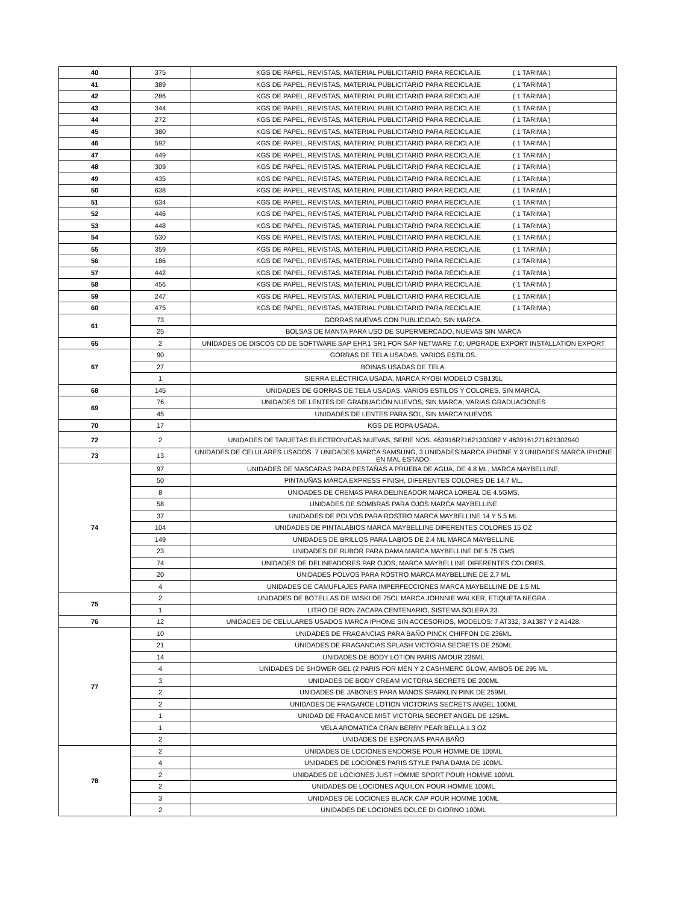| 40 | 375 | KGS DE PAPEL, REVISTAS, MATERIAL PUBLICITARIO PARA RECICLAJE ( 1 TARIMA ) |
| 41 | 389 | KGS DE PAPEL, REVISTAS, MATERIAL PUBLICITARIO PARA RECICLAJE ( 1 TARIMA ) |
| 42 | 286 | KGS DE PAPEL, REVISTAS, MATERIAL PUBLICITARIO PARA RECICLAJE ( 1 TARIMA ) |
| 43 | 344 | KGS DE PAPEL, REVISTAS, MATERIAL PUBLICITARIO PARA RECICLAJE ( 1 TARIMA ) |
| 44 | 272 | KGS DE PAPEL, REVISTAS, MATERIAL PUBLICITARIO PARA RECICLAJE ( 1 TARIMA ) |
| 45 | 380 | KGS DE PAPEL, REVISTAS, MATERIAL PUBLICITARIO PARA RECICLAJE ( 1 TARIMA ) |
| 46 | 592 | KGS DE PAPEL, REVISTAS, MATERIAL PUBLICITARIO PARA RECICLAJE ( 1 TARIMA ) |
| 47 | 449 | KGS DE PAPEL, REVISTAS, MATERIAL PUBLICITARIO PARA RECICLAJE ( 1 TARIMA ) |
| 48 | 309 | KGS DE PAPEL, REVISTAS, MATERIAL PUBLICITARIO PARA RECICLAJE ( 1 TARIMA ) |
| 49 | 435 | KGS DE PAPEL, REVISTAS, MATERIAL PUBLICITARIO PARA RECICLAJE ( 1 TARIMA ) |
| 50 | 638 | KGS DE PAPEL, REVISTAS, MATERIAL PUBLICITARIO PARA RECICLAJE ( 1 TARIMA ) |
| 51 | 634 | KGS DE PAPEL, REVISTAS, MATERIAL PUBLICITARIO PARA RECICLAJE ( 1 TARIMA ) |
| 52 | 446 | KGS DE PAPEL, REVISTAS, MATERIAL PUBLICITARIO PARA RECICLAJE ( 1 TARIMA ) |
| 53 | 448 | KGS DE PAPEL, REVISTAS, MATERIAL PUBLICITARIO PARA RECICLAJE ( 1 TARIMA ) |
| 54 | 530 | KGS DE PAPEL, REVISTAS, MATERIAL PUBLICITARIO PARA RECICLAJE ( 1 TARIMA ) |
| 55 | 359 | KGS DE PAPEL, REVISTAS, MATERIAL PUBLICITARIO PARA RECICLAJE ( 1 TARIMA ) |
| 56 | 186 | KGS DE PAPEL, REVISTAS, MATERIAL PUBLICITARIO PARA RECICLAJE ( 1 TARIMA ) |
| 57 | 442 | KGS DE PAPEL, REVISTAS, MATERIAL PUBLICITARIO PARA RECICLAJE ( 1 TARIMA ) |
| 58 | 456 | KGS DE PAPEL, REVISTAS, MATERIAL PUBLICITARIO PARA RECICLAJE ( 1 TARIMA ) |
| 59 | 247 | KGS DE PAPEL, REVISTAS, MATERIAL PUBLICITARIO PARA RECICLAJE ( 1 TARIMA ) |
| 60 | 475 | KGS DE PAPEL, REVISTAS, MATERIAL PUBLICITARIO PARA RECICLAJE ( 1 TARIMA ) |
| 61 | 73 | GORRAS NUEVAS CON PUBLICIDAD, SIN MARCA. |
| | 25 | BOLSAS DE MANTA PARA USO DE SUPERMERCADO, NUEVAS SIN MARCA |
| 65 | 2 | UNIDADES DE DISCOS CD DE SOFTWARE SAP EHP.1 SR1 FOR SAP NETWARE 7.0; UPGRADE EXPORT INSTALLATION EXPORT |
| 67 | 90 | GORRAS DE TELA USADAS, VARIOS ESTILOS. |
| | 27 | BOINAS USADAS DE TELA. |
| | 1 | SIERRA ELÉCTRICA USADA, MARCA RYOBI MODELO CSB135L |
| 68 | 145 | UNIDADES DE GORRAS DE TELA USADAS, VARIOS ESTILOS Y COLORES, SIN MARCA. |
| 69 | 76 | UNIDADES DE LENTES DE GRADUACIÓN NUEVOS, SIN MARCA, VARIAS GRADUACIONES |
| | 45 | UNIDADES DE LENTES PARA SOL, SIN MARCA NUEVOS |
| 70 | 17 | KGS DE ROPA USADA. |
| 72 | 2 | UNIDADES DE TARJETAS ELECTRONICAS NUEVAS, SERIE NOS. 463916R71621303082 Y 4639161271621302940 |
| 73 | 13 | UNIDADES DE CELULARES USADOS: 7 UNIDADES MARCA SAMSUNG, 3 UNIDADES MARCA IPHONE Y 3 UNIDADES MARCA IPHONE EN MAL ESTADO. |
| 74 | 97 | UNIDADES DE MASCARAS PARA PESTAÑAS A PRUEBA DE AGUA, DE 4.8 ML, MARCA MAYBELLINE; |
| | 50 | PINTAUÑAS MARCA EXPRESS FINISH, DIFERENTES COLORES DE 14.7 ML. |
| | 8 | UNIDADES DE CREMAS PARA DELINEADOR MARCA LOREAL DE 4.5GMS. |
| | 58 | UNIDADES DE SOMBRAS PARA OJOS MARCA MAYBELLINE |
| | 37 | UNIDADES DE POLVOS PARA ROSTRO MARCA MAYBELLINE 14 Y 5.5 ML |
| | 104 | UNIDADES DE PINTALABIOS MARCA MAYBELLINE DIFERENTES COLORES 15 OZ |
| | 149 | UNIDADES DE BRILLOS PARA LABIOS DE 2.4 ML MARCA MAYBELLINE |
| | 23 | UNIDADES DE RUBOR PARA DAMA MARCA MAYBELLINE DE 5.75 GMS |
| | 74 | UNIDADES DE DELINEADORES PAR OJOS, MARCA MAYBELLINE DIFERENTES COLORES. |
| | 20 | UNIDADES POLVOS PARA ROSTRO MARCA MAYBELLINE DE 2.7 ML |
| | 4 | UNIDADES DE CAMUFLAJES PARA IMPERFECCIONES MARCA MAYBELLINE DE 1.5 ML |
| 75 | 2 | UNIDADES DE BOTELLAS DE WISKI DE 75CL MARCA JOHNNIE WALKER, ETIQUETA NEGRA . |
| | 1 | LITRO DE RON ZACAPA CENTENARIO, SISTEMA SOLERA 23. |
| 76 | 12 | UNIDADES DE CELULARES USADOS MARCA IPHONE SIN ACCESORIOS, MODELOS: 7 AT332, 3 A1387 Y 2 A1428. |
| 77 | 10 | UNIDADES DE FRAGANCIAS PARA BAÑO PINCK CHIFFON DE 236ML |
| | 21 | UNIDADES DE FRAGANCIAS SPLASH VICTORIA SECRETS DE 250ML |
| | 14 | UNIDADES DE BODY LOTION PARIS AMOUR 236ML |
| | 4 | UNIDADES DE SHOWER GEL (2 PARIS FOR MEN Y 2 CASHMERC GLOW, AMBOS DE 295 ML |
| | 3 | UNIDADES DE BODY CREAM VICTORIA SECRETS DE 200ML |
| | 2 | UNIDADES DE JABONES PARA MANOS SPARKLIN PINK DE 259ML |
| | 2 | UNIDADES DE FRAGANCE LOTION VICTORIAS SECRETS ANGEL 100ML |
| | 1 | UNIDAD DE FRAGANCE MIST VICTORIA SECRET ANGEL DE 125ML |
| | 1 | VELA AROMATICA CRAN BERRY PEAR BELLA 1.3 OZ |
| | 2 | UNIDADES DE ESPONJAS PARA BAÑO |
| 78 | 2 | UNIDADES DE LOCIONES ENDORSE POUR HOMME DE 100ML |
| | 4 | UNIDADES DE LOCIONES PARIS STYLE PARA DAMA DE 100ML |
| | 2 | UNIDADES DE LOCIONES JUST HOMME SPORT POUR HOMME 100ML |
| | 2 | UNIDADES DE LOCIONES AQUILON POUR HOMME 100ML |
| | 3 | UNIDADES DE LOCIONES BLACK CAP POUR HOMME 100ML |
| | 2 | UNIDADES DE LOCIONES DOLCE DI GIORNO 100ML |